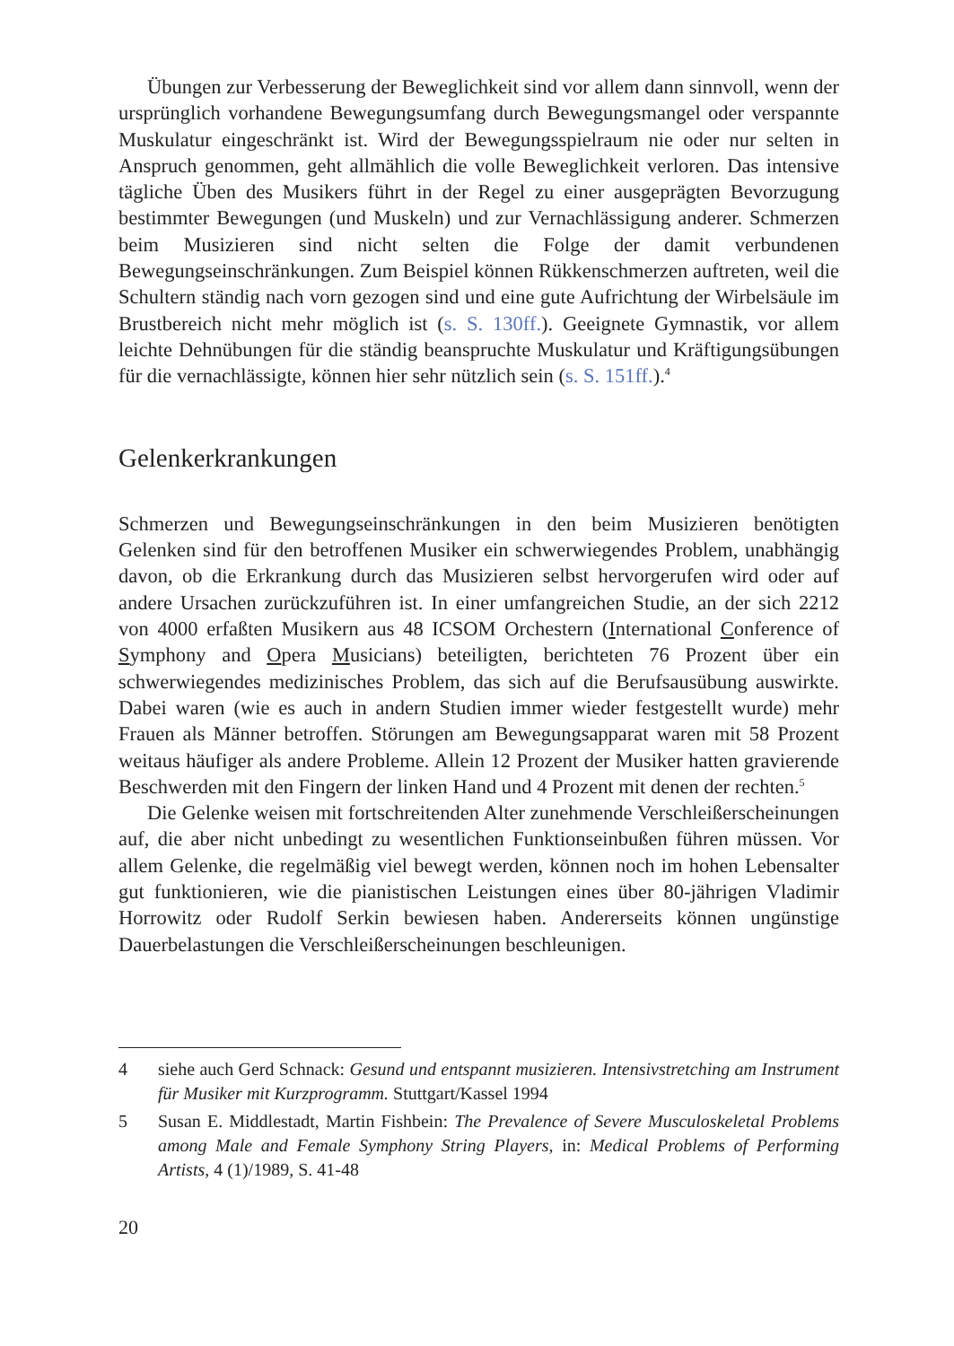Übungen zur Verbesserung der Beweglichkeit sind vor allem dann sinnvoll, wenn der ursprünglich vorhandene Bewegungsumfang durch Bewegungsmangel oder verspannte Muskulatur eingeschränkt ist. Wird der Bewegungsspielraum nie oder nur selten in Anspruch genommen, geht allmählich die volle Beweglichkeit verloren. Das intensive tägliche Üben des Musikers führt in der Regel zu einer ausgeprägten Bevorzugung bestimmter Bewegungen (und Muskeln) und zur Vernachlässigung anderer. Schmerzen beim Musizieren sind nicht selten die Folge der damit verbundenen Bewegungseinschränkungen. Zum Beispiel können Rükkenschmerzen auftreten, weil die Schultern ständig nach vorn gezogen sind und eine gute Aufrichtung der Wirbelsäule im Brustbereich nicht mehr möglich ist (s. S. 130ff.). Geeignete Gymnastik, vor allem leichte Dehnübungen für die ständig beanspruchte Muskulatur und Kräftigungsübungen für die vernachlässigte, können hier sehr nützlich sein (s. S. 151ff.).<sup>4</sup>
Gelenkerkrankungen
Schmerzen und Bewegungseinschränkungen in den beim Musizieren benötigten Gelenken sind für den betroffenen Musiker ein schwerwiegendes Problem, unabhängig davon, ob die Erkrankung durch das Musizieren selbst hervorgerufen wird oder auf andere Ursachen zurückzuführen ist. In einer umfangreichen Studie, an der sich 2212 von 4000 erfaßten Musikern aus 48 ICSOM Orchestern (International Conference of Symphony and Opera Musicians) beteiligten, berichteten 76 Prozent über ein schwerwiegendes medizinisches Problem, das sich auf die Berufsausübung auswirkte. Dabei waren (wie es auch in andern Studien immer wieder festgestellt wurde) mehr Frauen als Männer betroffen. Störungen am Bewegungsapparat waren mit 58 Prozent weitaus häufiger als andere Probleme. Allein 12 Prozent der Musiker hatten gravierende Beschwerden mit den Fingern der linken Hand und 4 Prozent mit denen der rechten.<sup>5</sup>
Die Gelenke weisen mit fortschreitenden Alter zunehmende Verschleißerscheinungen auf, die aber nicht unbedingt zu wesentlichen Funktionseinbußen führen müssen. Vor allem Gelenke, die regelmäßig viel bewegt werden, können noch im hohen Lebensalter gut funktionieren, wie die pianistischen Leistungen eines über 80-jährigen Vladimir Horrowitz oder Rudolf Serkin bewiesen haben. Andererseits können ungünstige Dauerbelastungen die Verschleißerscheinungen beschleunigen.
4 siehe auch Gerd Schnack: Gesund und entspannt musizieren. Intensivstretching am Instrument für Musiker mit Kurzprogramm. Stuttgart/Kassel 1994
5 Susan E. Middlestadt, Martin Fishbein: The Prevalence of Severe Musculoskeletal Problems among Male and Female Symphony String Players, in: Medical Problems of Performing Artists, 4 (1)/1989, S. 41-48
20